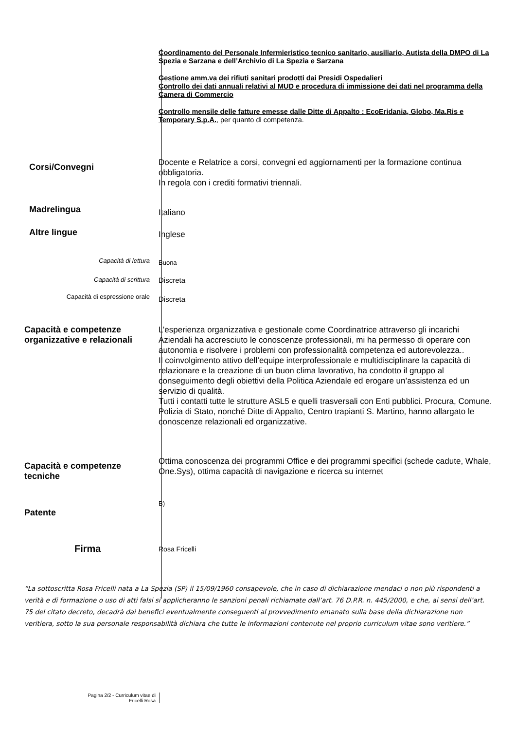Coordinamento del Personale Infermieristico tecnico sanitario, ausiliario, Autista della DMPO di La Spezia e Sarzana e dell’Archivio di La Spezia e Sarzana
Gestione amm.va dei rifiuti sanitari prodotti dai Presidi Ospedalieri
Controllo dei dati annuali relativi al MUD e procedura di immissione dei dati nel programma della Camera di Commercio
Controllo mensile delle fatture emesse dalle Ditte di Appalto : EcoEridania, Globo, Ma.Ris e Temporary S.p.A., per quanto di competenza.
Corsi/Convegni
Docente e Relatrice a corsi, convegni ed aggiornamenti per la formazione continua obbligatoria.
In regola con i crediti formativi triennali.
Madrelingua
Italiano
Altre lingue
Inglese
Capacità di lettura
Buona
Capacità di scrittura
Discreta
Capacità di espressione orale
Discreta
Capacità e competenze organizzative e relazionali
L’esperienza organizzativa e gestionale come Coordinatrice attraverso gli incarichi Aziendali ha accresciuto le conoscenze professionali, mi ha permesso di operare con autonomia e risolvere i problemi con professionalità competenza ed autorevolezza..
Il coinvolgimento attivo dell’equipe interprofessionale e multidisciplinare la capacità di relazionare e la creazione di un buon clima lavorativo, ha condotto il gruppo al conseguimento degli obiettivi della Politica Aziendale ed erogare un’assistenza ed un servizio di qualità.
Tutti i contatti tutte le strutture ASL5 e quelli trasversali con Enti pubblici. Procura, Comune. Polizia di Stato, nonché Ditte di Appalto, Centro trapianti S. Martino, hanno allargato le conoscenze relazionali ed organizzative.
Capacità e competenze tecniche
Ottima conoscenza dei programmi Office e dei programmi specifici (schede cadute, Whale, One.Sys), ottima capacità di navigazione e ricerca su internet
Patente
B)
Firma
Rosa Fricelli
“La sottoscritta Rosa Fricelli nata a La Spezia (SP) il 15/09/1960 consapevole, che in caso di dichiarazione mendaci o non più rispondenti a verità e di formazione o uso di atti falsi si applicheranno le sanzioni penali richiamate dall’art. 76 D.P.R. n. 445/2000, e che, ai sensi dell’art. 75 del citato decreto, decadrà dai benefici eventualmente conseguenti al provvedimento emanato sulla base della dichiarazione non veritiera, sotto la sua personale responsabilità dichiara che tutte le informazioni contenute nel proprio curriculum vitae sono veritiere.”
Pagina 2/2 - Curriculum vitae di
Fricelli Rosa